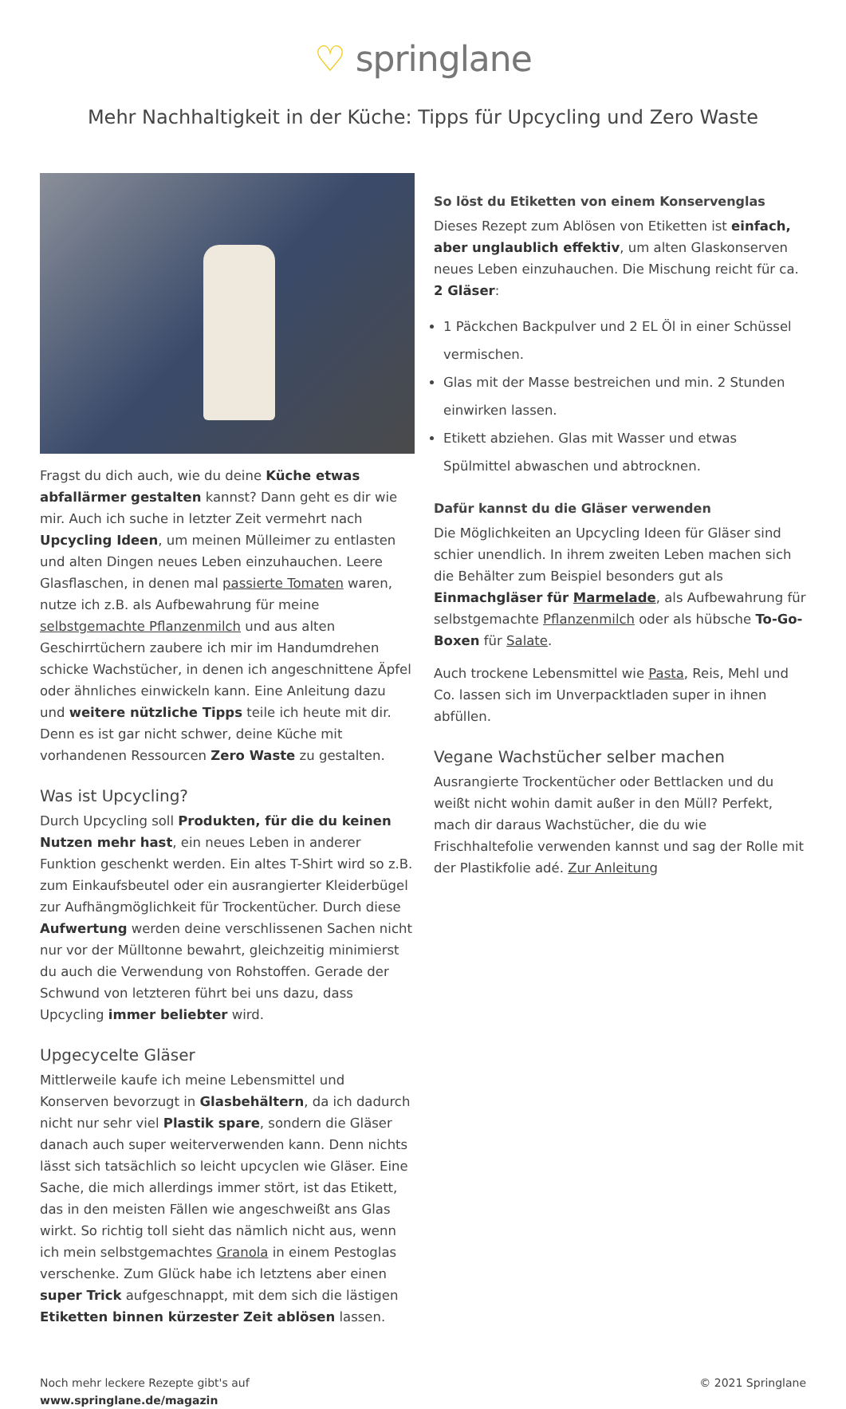♡ springlane
Mehr Nachhaltigkeit in der Küche: Tipps für Upcycling und Zero Waste
Fragst du dich auch, wie du deine Küche etwas abfallärmer gestalten kannst? Dann geht es dir wie mir. Auch ich suche in letzter Zeit vermehrt nach Upcycling Ideen, um meinen Mülleimer zu entlasten und alten Dingen neues Leben einzuhauchen. Leere Glasflaschen, in denen mal passierte Tomaten waren, nutze ich z.B. als Aufbewahrung für meine selbstgemachte Pflanzenmilch und aus alten Geschirrtüchern zaubere ich mir im Handumdrehen schicke Wachstücher, in denen ich angeschnittene Äpfel oder ähnliches einwickeln kann. Eine Anleitung dazu und weitere nützliche Tipps teile ich heute mit dir. Denn es ist gar nicht schwer, deine Küche mit vorhandenen Ressourcen Zero Waste zu gestalten.
Was ist Upcycling?
Durch Upcycling soll Produkten, für die du keinen Nutzen mehr hast, ein neues Leben in anderer Funktion geschenkt werden. Ein altes T-Shirt wird so z.B. zum Einkaufsbeutel oder ein ausrangierter Kleiderbügel zur Aufhängmöglichkeit für Trockentücher. Durch diese Aufwertung werden deine verschlissenen Sachen nicht nur vor der Mülltonne bewahrt, gleichzeitig minimierst du auch die Verwendung von Rohstoffen. Gerade der Schwund von letzteren führt bei uns dazu, dass Upcycling immer beliebter wird.
Upgecycelte Gläser
Mittlerweile kaufe ich meine Lebensmittel und Konserven bevorzugt in Glasbehältern, da ich dadurch nicht nur sehr viel Plastik spare, sondern die Gläser danach auch super weiterverwenden kann. Denn nichts lässt sich tatsächlich so leicht upcyclen wie Gläser. Eine Sache, die mich allerdings immer stört, ist das Etikett, das in den meisten Fällen wie angeschweißt ans Glas wirkt. So richtig toll sieht das nämlich nicht aus, wenn ich mein selbstgemachtes Granola in einem Pestoglas verschenke. Zum Glück habe ich letztens aber einen super Trick aufgeschnappt, mit dem sich die lästigen Etiketten binnen kürzester Zeit ablösen lassen.
So löst du Etiketten von einem Konservenglas
Dieses Rezept zum Ablösen von Etiketten ist einfach, aber unglaublich effektiv, um alten Glaskonserven neues Leben einzuhauchen. Die Mischung reicht für ca. 2 Gläser:
1 Päckchen Backpulver und 2 EL Öl in einer Schüssel vermischen.
Glas mit der Masse bestreichen und min. 2 Stunden einwirken lassen.
Etikett abziehen. Glas mit Wasser und etwas Spülmittel abwaschen und abtrocknen.
Dafür kannst du die Gläser verwenden
Die Möglichkeiten an Upcycling Ideen für Gläser sind schier unendlich. In ihrem zweiten Leben machen sich die Behälter zum Beispiel besonders gut als Einmachgläser für Marmelade, als Aufbewahrung für selbstgemachte Pflanzenmilch oder als hübsche To-Go-Boxen für Salate.
Auch trockene Lebensmittel wie Pasta, Reis, Mehl und Co. lassen sich im Unverpacktladen super in ihnen abfüllen.
Vegane Wachstücher selber machen
Ausrangierte Trockentücher oder Bettlacken und du weißt nicht wohin damit außer in den Müll? Perfekt, mach dir daraus Wachstücher, die du wie Frischhaltefolie verwenden kannst und sag der Rolle mit der Plastikfolie adé. Zur Anleitung
Noch mehr leckere Rezepte gibt's auf
www.springlane.de/magazin
© 2021 Springlane